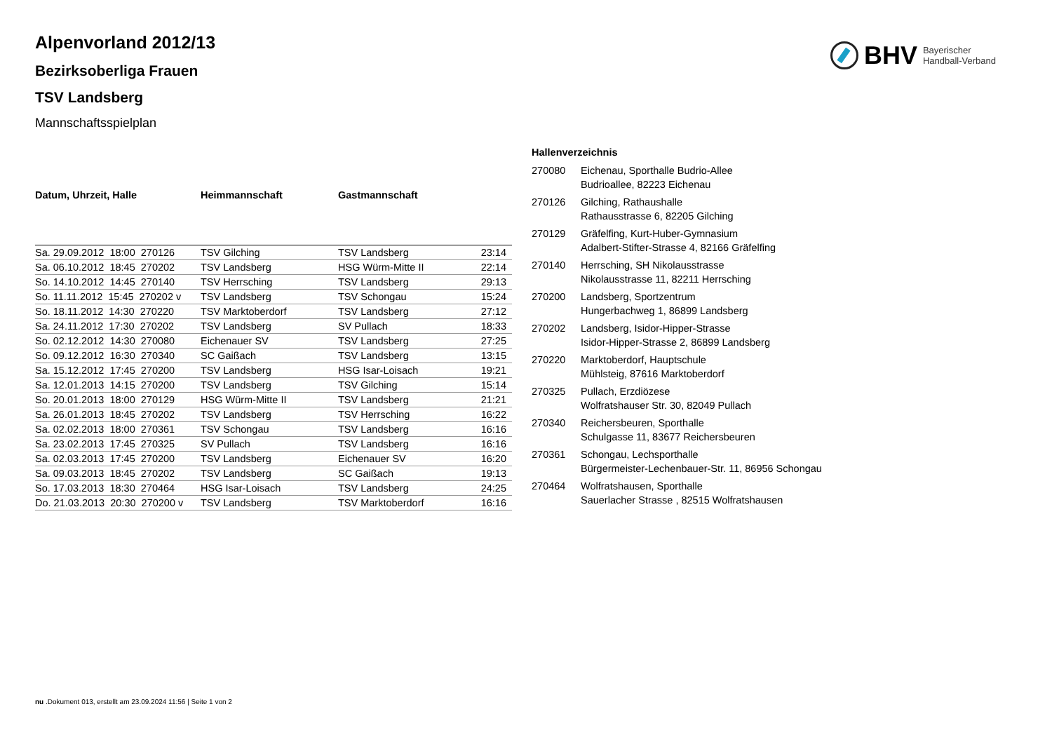BHV Bayerischer
Handball-Verband
Alpenvorland 2012/13
Bezirksoberliga Frauen
TSV Landsberg
Mannschaftsspielplan
| Datum, Uhrzeit, Halle | Heimmannschaft | Gastmannschaft | |
| --- | --- | --- | --- |
| Sa. 29.09.2012 18:00 270126 | TSV Gilching | TSV Landsberg | 23:14 |
| Sa. 06.10.2012 18:45 270202 | TSV Landsberg | HSG Würm-Mitte II | 22:14 |
| So. 14.10.2012 14:45 270140 | TSV Herrsching | TSV Landsberg | 29:13 |
| So. 11.11.2012 15:45 270202 v | TSV Landsberg | TSV Schongau | 15:24 |
| So. 18.11.2012 14:30 270220 | TSV Marktoberdorf | TSV Landsberg | 27:12 |
| Sa. 24.11.2012 17:30 270202 | TSV Landsberg | SV Pullach | 18:33 |
| So. 02.12.2012 14:30 270080 | Eichenauer SV | TSV Landsberg | 27:25 |
| So. 09.12.2012 16:30 270340 | SC Gaißach | TSV Landsberg | 13:15 |
| Sa. 15.12.2012 17:45 270200 | TSV Landsberg | HSG Isar-Loisach | 19:21 |
| Sa. 12.01.2013 14:15 270200 | TSV Landsberg | TSV Gilching | 15:14 |
| So. 20.01.2013 18:00 270129 | HSG Würm-Mitte II | TSV Landsberg | 21:21 |
| Sa. 26.01.2013 18:45 270202 | TSV Landsberg | TSV Herrsching | 16:22 |
| Sa. 02.02.2013 18:00 270361 | TSV Schongau | TSV Landsberg | 16:16 |
| Sa. 23.02.2013 17:45 270325 | SV Pullach | TSV Landsberg | 16:16 |
| Sa. 02.03.2013 17:45 270200 | TSV Landsberg | Eichenauer SV | 16:20 |
| Sa. 09.03.2013 18:45 270202 | TSV Landsberg | SC Gaißach | 19:13 |
| So. 17.03.2013 18:30 270464 | HSG Isar-Loisach | TSV Landsberg | 24:25 |
| Do. 21.03.2013 20:30 270200 v | TSV Landsberg | TSV Marktoberdorf | 16:16 |
| Hallenverzeichnis | |
| --- | --- |
| 270080 | Eichenau, Sporthalle Budrio-Allee Budrioallee, 82223 Eichenau |
| 270126 | Gilching, Rathaushalle Rathausstrasse 6, 82205 Gilching |
| 270129 | Gräfelfing, Kurt-Huber-Gymnasium Adalbert-Stifter-Strasse 4, 82166 Gräfelfing |
| 270140 | Herrsching, SH Nikolausstrasse Nikolausstrasse 11, 82211 Herrsching |
| 270200 | Landsberg, Sportzentrum Hungerbachweg 1, 86899 Landsberg |
| 270202 | Landsberg, Isidor-Hipper-Strasse Isidor-Hipper-Strasse 2, 86899 Landsberg |
| 270220 | Marktoberdorf, Hauptschule Mühlsteig, 87616 Marktoberdorf |
| 270325 | Pullach, Erzdiözese Wolfratshauser Str. 30, 82049 Pullach |
| 270340 | Reichersbeuren, Sporthalle Schulgasse 11, 83677 Reichersbeuren |
| 270361 | Schongau, Lechsporthalle Bürgermeister-Lechenbauer-Str. 11, 86956 Schongau |
| 270464 | Wolfratshausen, Sporthalle Sauerlacher Strasse , 82515 Wolfratshausen |
nu .Dokument 013, erstellt am 23.09.2024 11:56 | Seite 1 von 2